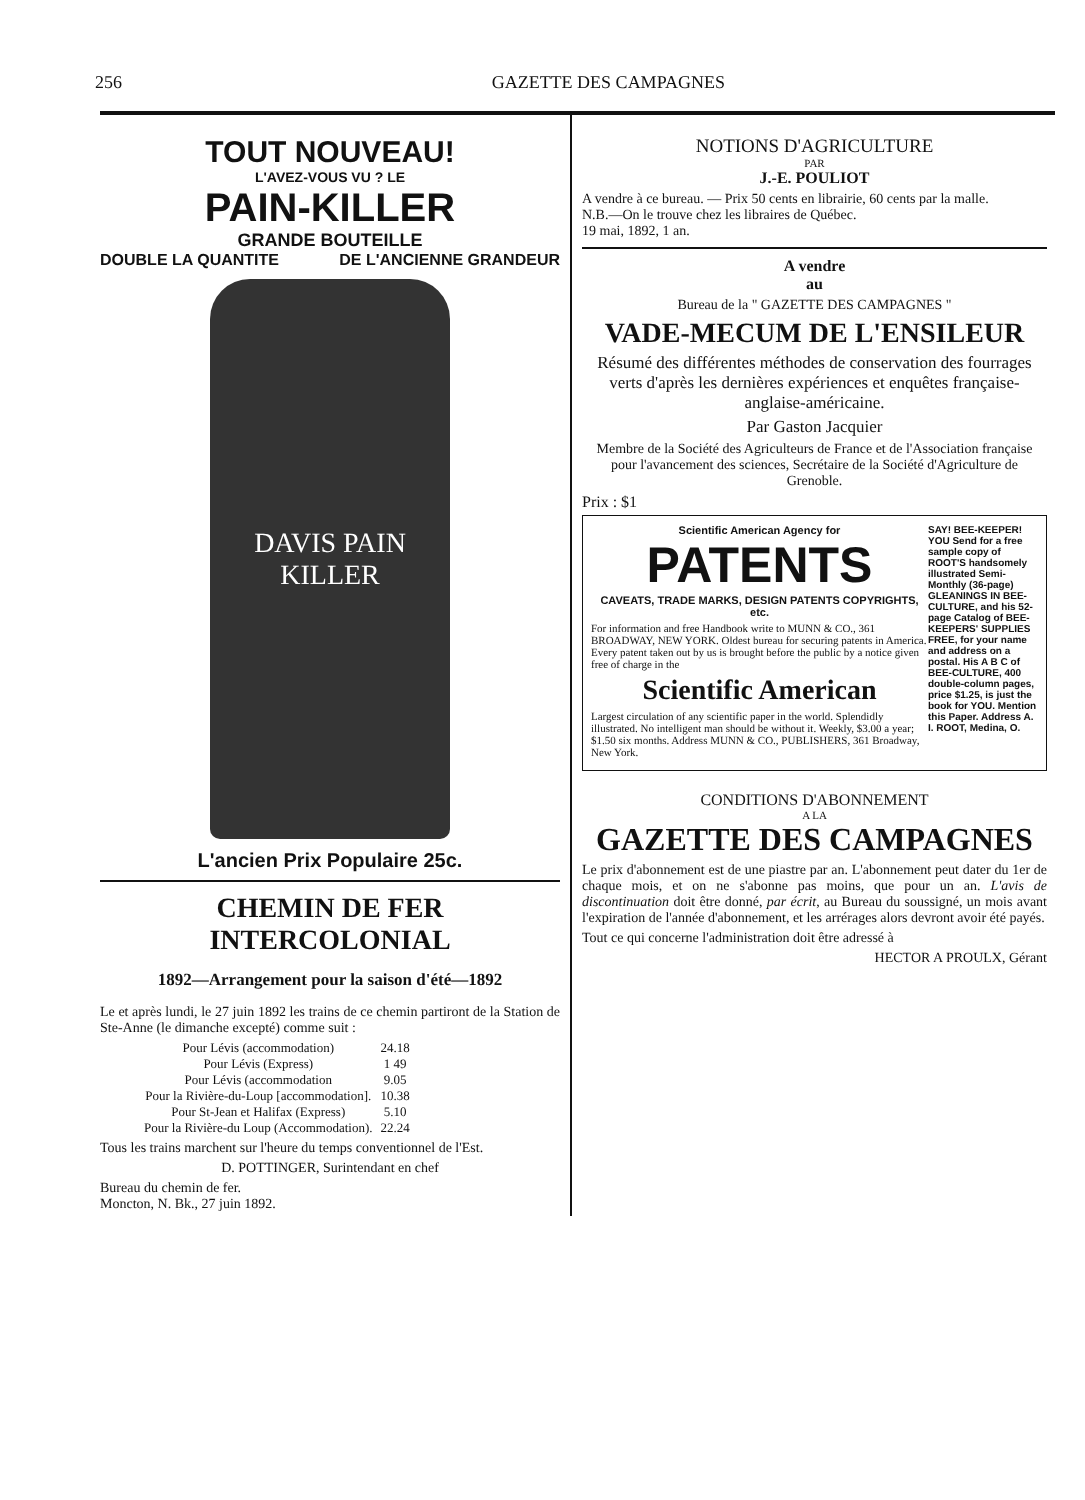256 GAZETTE DES CAMPAGNES
TOUT NOUVEAU!
L'AVEZ-VOUS VU ? LE
PAIN-KILLER
GRANDE BOUTEILLE
DOUBLE LA QUANTITE DE L'ANCIENNE GRANDEUR
DAVIS PAIN KILLER
L'ancien Prix Populaire 25c.
CHEMIN DE FER INTERCOLONIAL
1892—Arrangement pour la saison d'été—1892
Le et après lundi, le 27 juin 1892 les trains de ce chemin partiront de la Station de Ste-Anne (le dimanche excepté) comme suit :
| Pour Lévis (accommodation) | 24.18 |
| Pour Lévis (Express) | 1 49 |
| Pour Lévis (accommodation | 9.05 |
| Pour la Rivière-du-Loup [accommodation]. | 10.38 |
| Pour St-Jean et Halifax (Express) | 5.10 |
| Pour la Rivière-du Loup (Accommodation). | 22.24 |
Tous les trains marchent sur l'heure du temps conventionnel de l'Est.
D. POTTINGER, Surintendant en chef
Bureau du chemin de fer.
Moncton, N. Bk., 27 juin 1892.
NOTIONS D'AGRICULTURE
PAR
J.-E. POULIOT
A vendre à ce bureau. — Prix 50 cents en librairie, 60 cents par la malle.
N.B.—On le trouve chez les libraires de Québec.
19 mai, 1892, 1 an.
A vendre
au
Bureau de la " GAZETTE DES CAMPAGNES "
VADE-MECUM DE L'ENSILEUR
Résumé des différentes méthodes de conservation des fourrages verts d'après les dernières expériences et enquêtes française-anglaise-américaine.
Par Gaston Jacquier
Membre de la Société des Agriculteurs de France et de l'Association française pour l'avancement des sciences, Secrétaire de la Société d'Agriculture de Grenoble.
Prix : $1
Scientific American Agency for
PATENTS
CAVEATS, TRADE MARKS, DESIGN PATENTS COPYRIGHTS, etc.
For information and free Handbook write to MUNN & CO., 361 BROADWAY, NEW YORK. Oldest bureau for securing patents in America. Every patent taken out by us is brought before the public by a notice given free of charge in the
Scientific American
Largest circulation of any scientific paper in the world. Splendidly illustrated. No intelligent man should be without it. Weekly, $3.00 a year; $1.50 six months. Address MUNN & CO., PUBLISHERS, 361 Broadway, New York.
SAY! BEE-KEEPER! YOU Send for a free sample copy of ROOT'S handsomely illustrated Semi-Monthly (36-page) GLEANINGS IN BEE-CULTURE, and his 52-page Catalog of BEE-KEEPERS' SUPPLIES FREE, for your name and address on a postal. His A B C of BEE-CULTURE, 400 double-column pages, price $1.25, is just the book for YOU. Mention this Paper. Address A. I. ROOT, Medina, O.
CONDITIONS D'ABONNEMENT
A LA
GAZETTE DES CAMPAGNES
Le prix d'abonnement est de une piastre par an. L'abonnement peut dater du 1er de chaque mois, et on ne s'abonne pas moins, que pour un an. L'avis de discontinuation doit être donné, par écrit, au Bureau du soussigné, un mois avant l'expiration de l'année d'abonnement, et les arrérages alors devront avoir été payés.
Tout ce qui concerne l'administration doit être adressé à
HECTOR A PROULX, Gérant